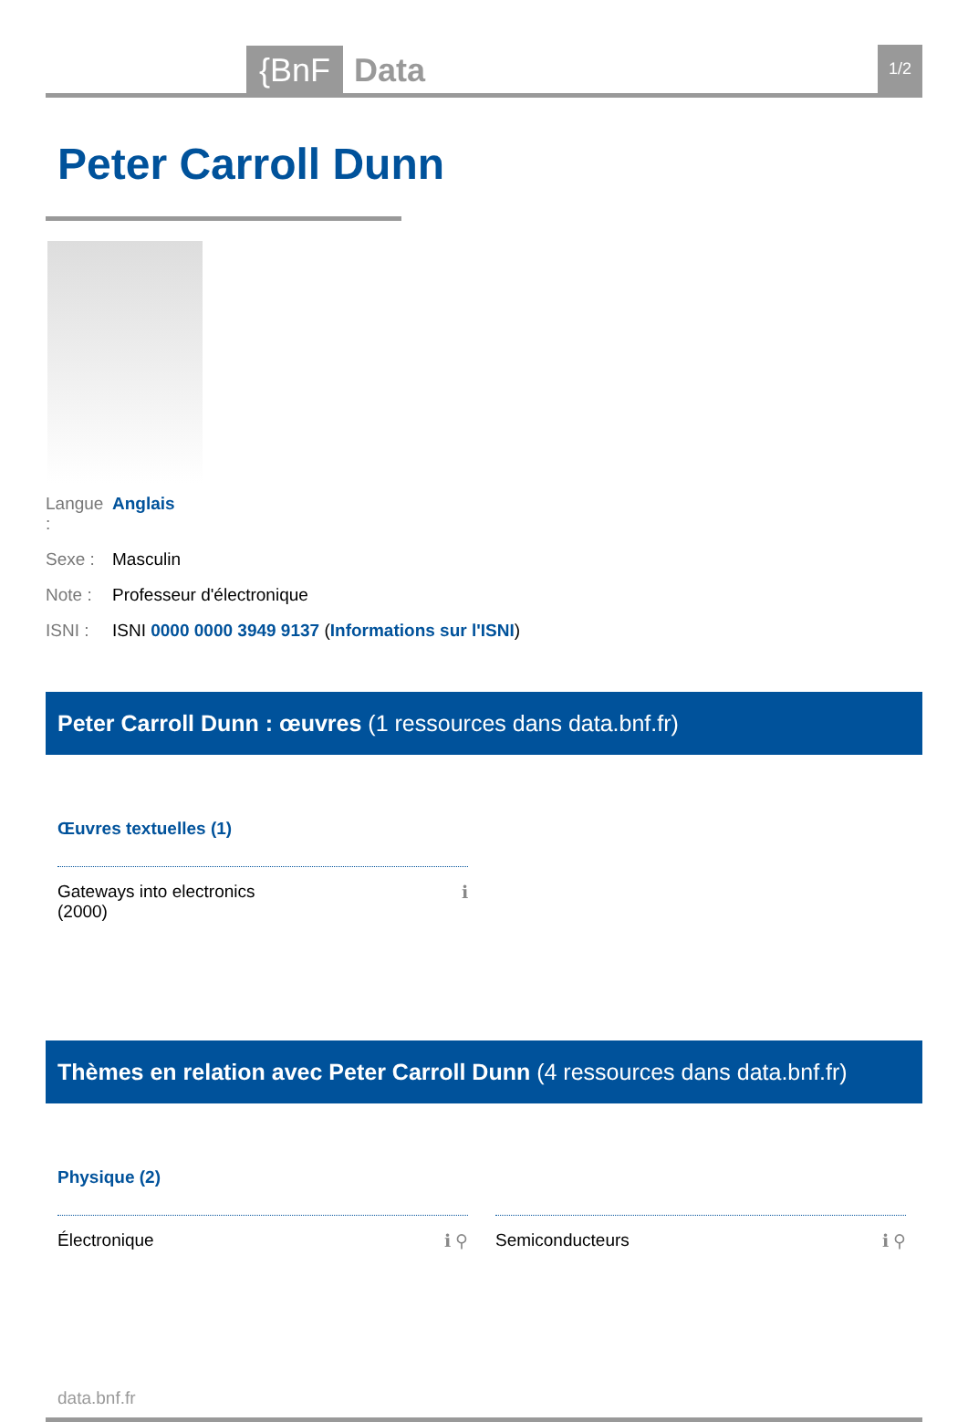{BnF Data 1/2
Peter Carroll Dunn
Langue : Anglais
Sexe : Masculin
Note : Professeur d'électronique
ISNI : ISNI 0000 0000 3949 9137 (Informations sur l'ISNI)
Peter Carroll Dunn : œuvres (1 ressources dans data.bnf.fr)
Œuvres textuelles (1)
Gateways into electronics
(2000) ℹ
Thèmes en relation avec Peter Carroll Dunn (4 ressources dans data.bnf.fr)
Physique (2)
Électronique ℹ ⚲ Semiconducteurs ℹ ⚲
data.bnf.fr